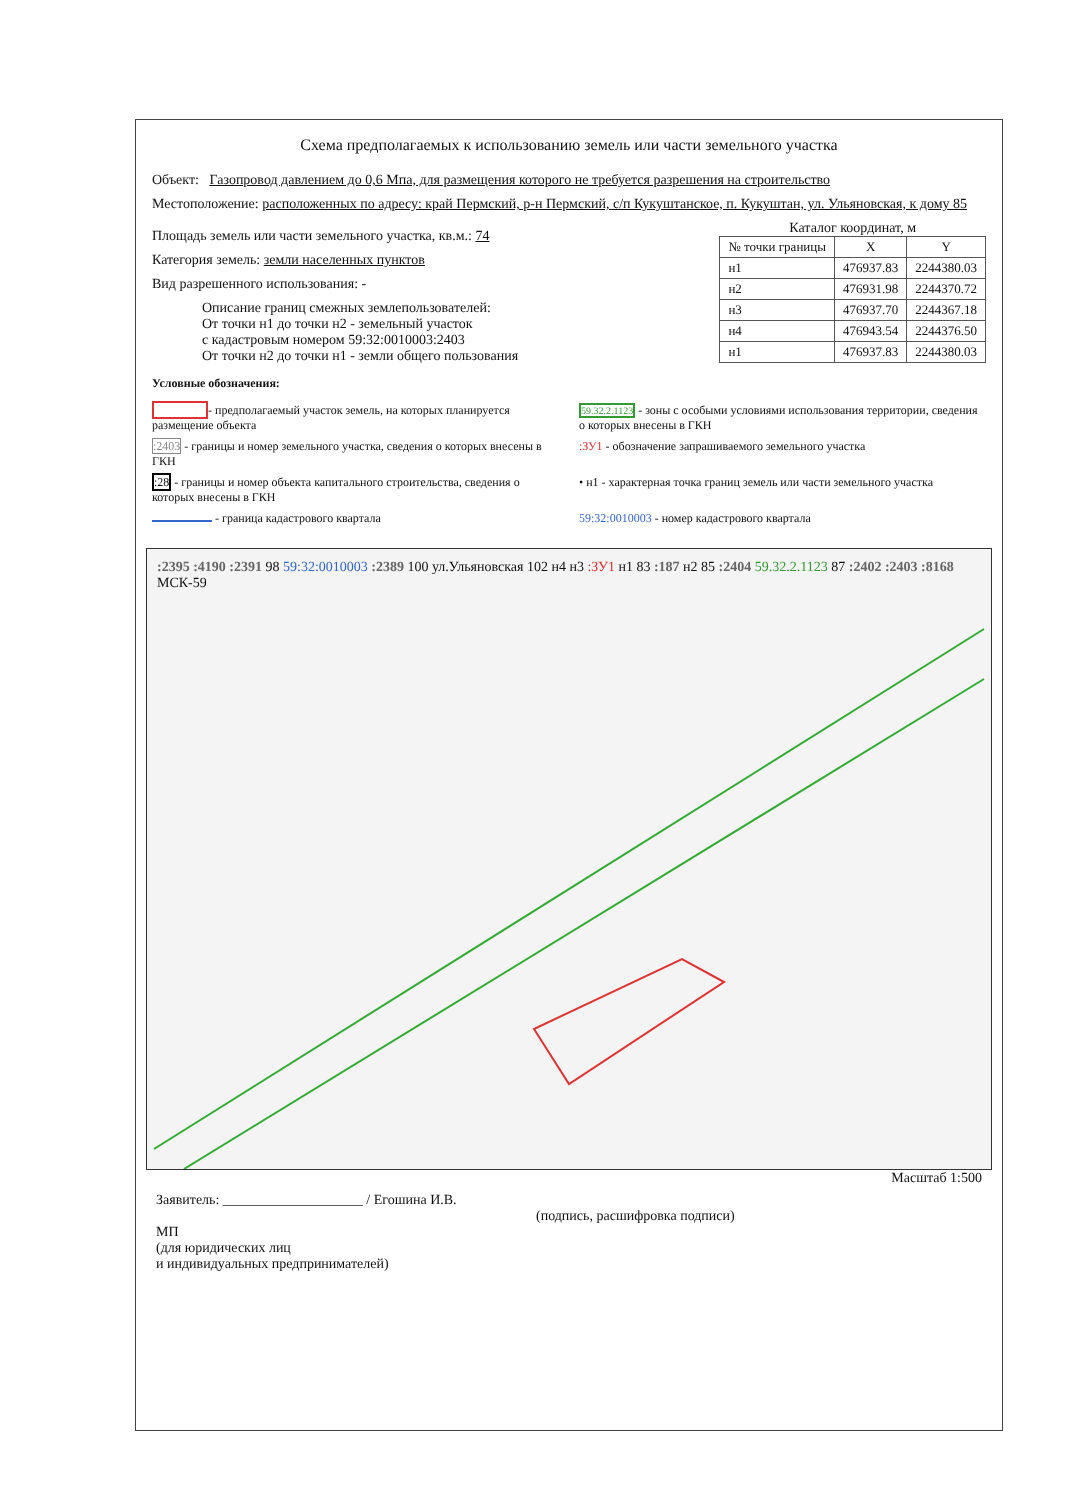Схема предполагаемых к использованию земель или части земельного участка
Объект: Газопровод давлением до 0,6 Мпа, для размещения которого не требуется разрешения на строительство
Местоположение: расположенных по адресу: край Пермский, р-н Пермский, с/п Кукуштанское, п. Кукуштан, ул. Ульяновская, к дому 85
Площадь земель или части земельного участка, кв.м.: 74
Категория земель: земли населенных пунктов
Вид разрешенного использования: -
Описание границ смежных землепользователей:
От точки н1 до точки н2 - земельный участок
с кадастровым номером 59:32:0010003:2403
От точки н2 до точки н1 - земли общего пользования
Каталог координат, м
| № точки границы | X | Y |
| --- | --- | --- |
| н1 | 476937.83 | 2244380.03 |
| н2 | 476931.98 | 2244370.72 |
| н3 | 476937.70 | 2244367.18 |
| н4 | 476943.54 | 2244376.50 |
| н1 | 476937.83 | 2244380.03 |
Условные обозначения:
- предполагаемый участок земель, на которых планируется размещение объекта
59.32.2.1123 - зоны с особыми условиями использования территории, сведения о которых внесены в ГКН
:2403 - границы и номер земельного участка, сведения о которых внесены в ГКН
:ЗУ1 - обозначение запрашиваемого земельного участка
:28 - границы и номер объекта капитального строительства, сведения о которых внесены в ГКН
• н1 - характерная точка границ земель или части земельного участка
- граница кадастрового квартала
59:32:0010003 - номер кадастрового квартала
:2395 :4190 :2391 98 59:32:0010003 :2389 100 ул.Ульяновская 102 н4 н3 :ЗУ1 н1 83 :187 н2 85 :2404 59.32.2.1123 87 :2402 :2403 :8168 МСК-59
Масштаб 1:500
Заявитель: ____________________ / Егошина И.В.
(подпись, расшифровка подписи)
МП
(для юридических лиц
и индивидуальных предпринимателей)